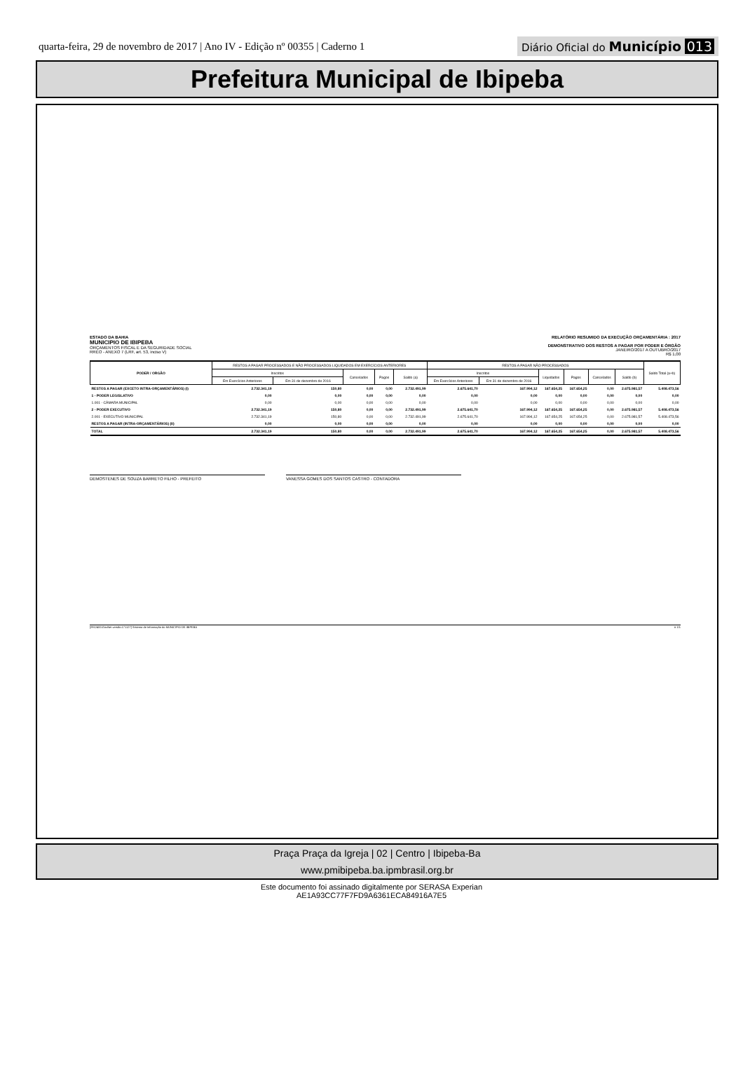quarta-feira, 29 de novembro de 2017 | Ano IV - Edição nº 00355 | Caderno 1
Diário Oficial do Município 013
Prefeitura Municipal de Ibipeba
ESTADO DA BAHIA
MUNICIPIO DE IBIPEBA
ORÇAMENTOS FISCAL E DA SEGURIDADE SOCIAL
RREO - ANEXO 7 (LRF, art. 53, inciso V)
RELATÓRIO RESUMIDO DA EXECUÇÃO ORÇAMENTÁRIA : 2017
DEMONSTRATIVO DOS RESTOS A PAGAR POR PODER E ÓRGÃO
JANEIRO/2017 A OUTUBRO/2017
R$ 1,00
| PODER / ORGÃO | RESTOS A PAGAR PROCESSADOS E NÃO PROCESSADOS LIQUIDADOS EM EXERCÍCIOS ANTERIORES | | | | | RESTOS A PAGAR NÃO PROCESSADOS | | | | | | Saldo Total (a+b) |
| --- | --- | --- | --- | --- | --- | --- | --- | --- | --- | --- | --- | --- |
| | Inscritos | | Cancelados | Pagos | Saldo (a) | Inscritos | | Liquidados | Pagos | Cancelados | Saldo (b) | |
| | Em Exercícios Anteriores | Em 31 de dezembro de 2016 | | | | Em Exercícios Anteriores | Em 31 de dezembro de 2016 | | | | | |
| RESTOS A PAGAR (EXCETO INTRA-ORÇAMENTÁRIOS) (I) | 2.732.341,19 | 150,80 | 0,00 | 0,00 | 2.732.491,99 | 2.675.641,70 | 167.994,12 | 167.654,25 | 167.654,25 | 0,00 | 2.675.981,57 | 5.408.473,56 |
| 1 - PODER LEGISLATIVO | 0,00 | 0,00 | 0,00 | 0,00 | 0,00 | 0,00 | 0,00 | 0,00 | 0,00 | 0,00 | 0,00 | 0,00 |
| 1.001 - CÂMARA MUNICIPAL | 0,00 | 0,00 | 0,00 | 0,00 | 0,00 | 0,00 | 0,00 | 0,00 | 0,00 | 0,00 | 0,00 | 0,00 |
| 2 - PODER EXECUTIVO | 2.732.341,19 | 150,80 | 0,00 | 0,00 | 2.732.491,99 | 2.675.641,70 | 167.994,12 | 167.654,25 | 167.654,25 | 0,00 | 2.675.981,57 | 5.408.473,56 |
| 2.001 - EXECUTIVO MUNICIPAL | 2.732.341,19 | 150,80 | 0,00 | 0,00 | 2.732.491,99 | 2.675.641,70 | 167.994,12 | 167.654,25 | 167.654,25 | 0,00 | 2.675.981,57 | 5.408.473,56 |
| RESTOS A PAGAR (INTRA-ORÇAMENTÁRIOS) (II) | 0,00 | 0,00 | 0,00 | 0,00 | 0,00 | 0,00 | 0,00 | 0,00 | 0,00 | 0,00 | 0,00 | 0,00 |
| TOTAL | 2.732.341,19 | 150,80 | 0,00 | 0,00 | 2.732.491,99 | 2.675.641,70 | 167.994,12 | 167.654,25 | 167.654,25 | 0,00 | 2.675.981,57 | 5.408.473,56 |
DEMOSTENES DE SOUZA BARRETO FILHO - PREFEITO VANESSA GOMES DOS SANTOS CASTRO - CONTADORA
[2912400:GovNet versão:171127] Sistema de Informação do MUNICIPIO DE IBIPEBA # 1/1
Praça Praça da Igreja | 02 | Centro | Ibipeba-Ba
www.pmibipeba.ba.ipmbrasil.org.br
Este documento foi assinado digitalmente por SERASA Experian
AE1A93CC77F7FD9A6361ECA84916A7E5